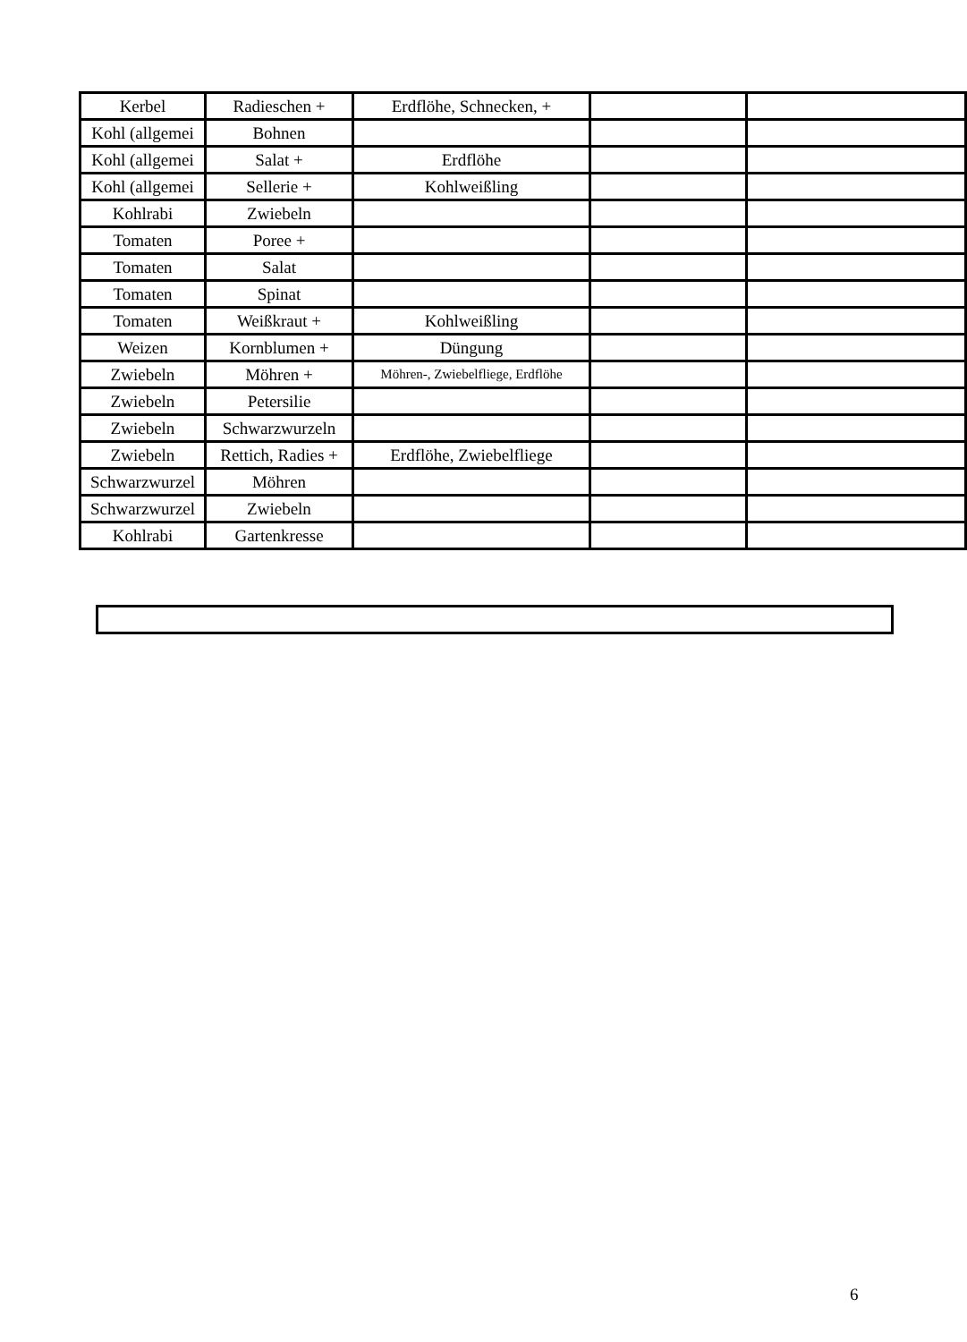| Kerbel | Radieschen + | Erdflöhe, Schnecken, + | | |
| Kohl (allgemei | Bohnen | | | |
| Kohl (allgemei | Salat + | Erdflöhe | | |
| Kohl (allgemei | Sellerie + | Kohlweißling | | |
| Kohlrabi | Zwiebeln | | | |
| Tomaten | Poree + | | | |
| Tomaten | Salat | | | |
| Tomaten | Spinat | | | |
| Tomaten | Weißkraut + | Kohlweißling | | |
| Weizen | Kornblumen + | Düngung | | |
| Zwiebeln | Möhren + | Möhren-, Zwiebelfliege, Erdflöhe | | |
| Zwiebeln | Petersilie | | | |
| Zwiebeln | Schwarzwurzeln | | | |
| Zwiebeln | Rettich, Radies + | Erdflöhe, Zwiebelfliege | | |
| Schwarzwurzel | Möhren | | | |
| Schwarzwurzel | Zwiebeln | | | |
| Kohlrabi | Gartenkresse | | | |
6